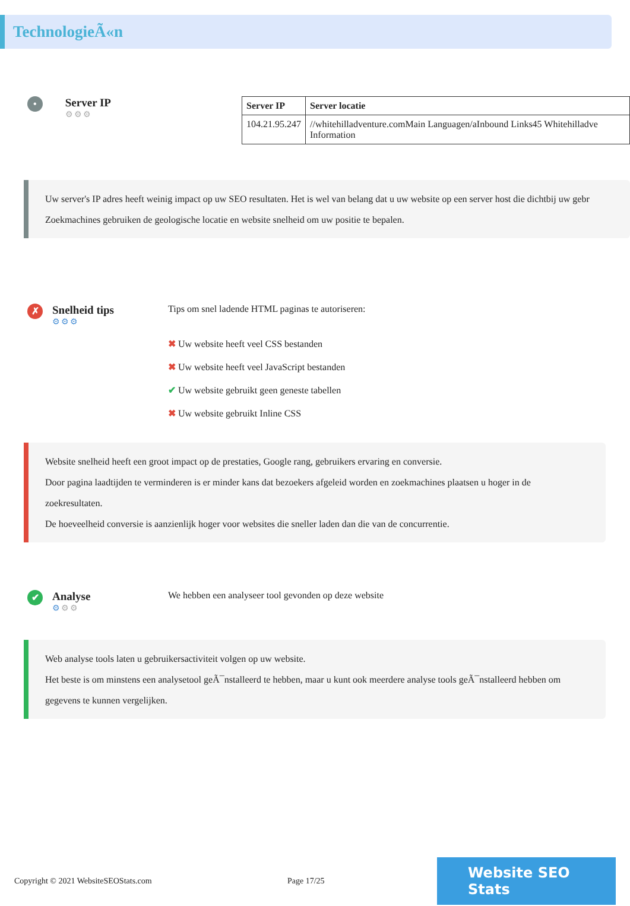TechnologieÃ«n
•
Server IP
⚙⚙⚙
| Server IP | Server locatie |
| --- | --- |
| 104.21.95.247 | //whitehilladventure.comMain Languagen/aInbound Links45 Whitehilladve Information |
Uw server's IP adres heeft weinig impact op uw SEO resultaten. Het is wel van belang dat u uw website op een server host die dichtbij uw gebr
Zoekmachines gebruiken de geologische locatie en website snelheid om uw positie te bepalen.
✗
Snelheid tips
⚙⚙⚙
Tips om snel ladende HTML paginas te autoriseren:
✖ Uw website heeft veel CSS bestanden
✖ Uw website heeft veel JavaScript bestanden
✔ Uw website gebruikt geen geneste tabellen
✖ Uw website gebruikt Inline CSS
Website snelheid heeft een groot impact op de prestaties, Google rang, gebruikers ervaring en conversie.
Door pagina laadtijden te verminderen is er minder kans dat bezoekers afgeleid worden en zoekmachines plaatsen u hoger in de zoekresultaten.
De hoeveelheid conversie is aanzienlijk hoger voor websites die sneller laden dan die van de concurrentie.
✔
Analyse
⚙⚙⚙
We hebben een analyseer tool gevonden op deze website
Web analyse tools laten u gebruikersactiviteit volgen op uw website.
Het beste is om minstens een analysetool geÃ¯nstalleerd te hebben, maar u kunt ook meerdere analyse tools geÃ¯nstalleerd hebben om gegevens te kunnen vergelijken.
Copyright © 2021 WebsiteSEOStats.com Page 17/25
Website SEO Stats